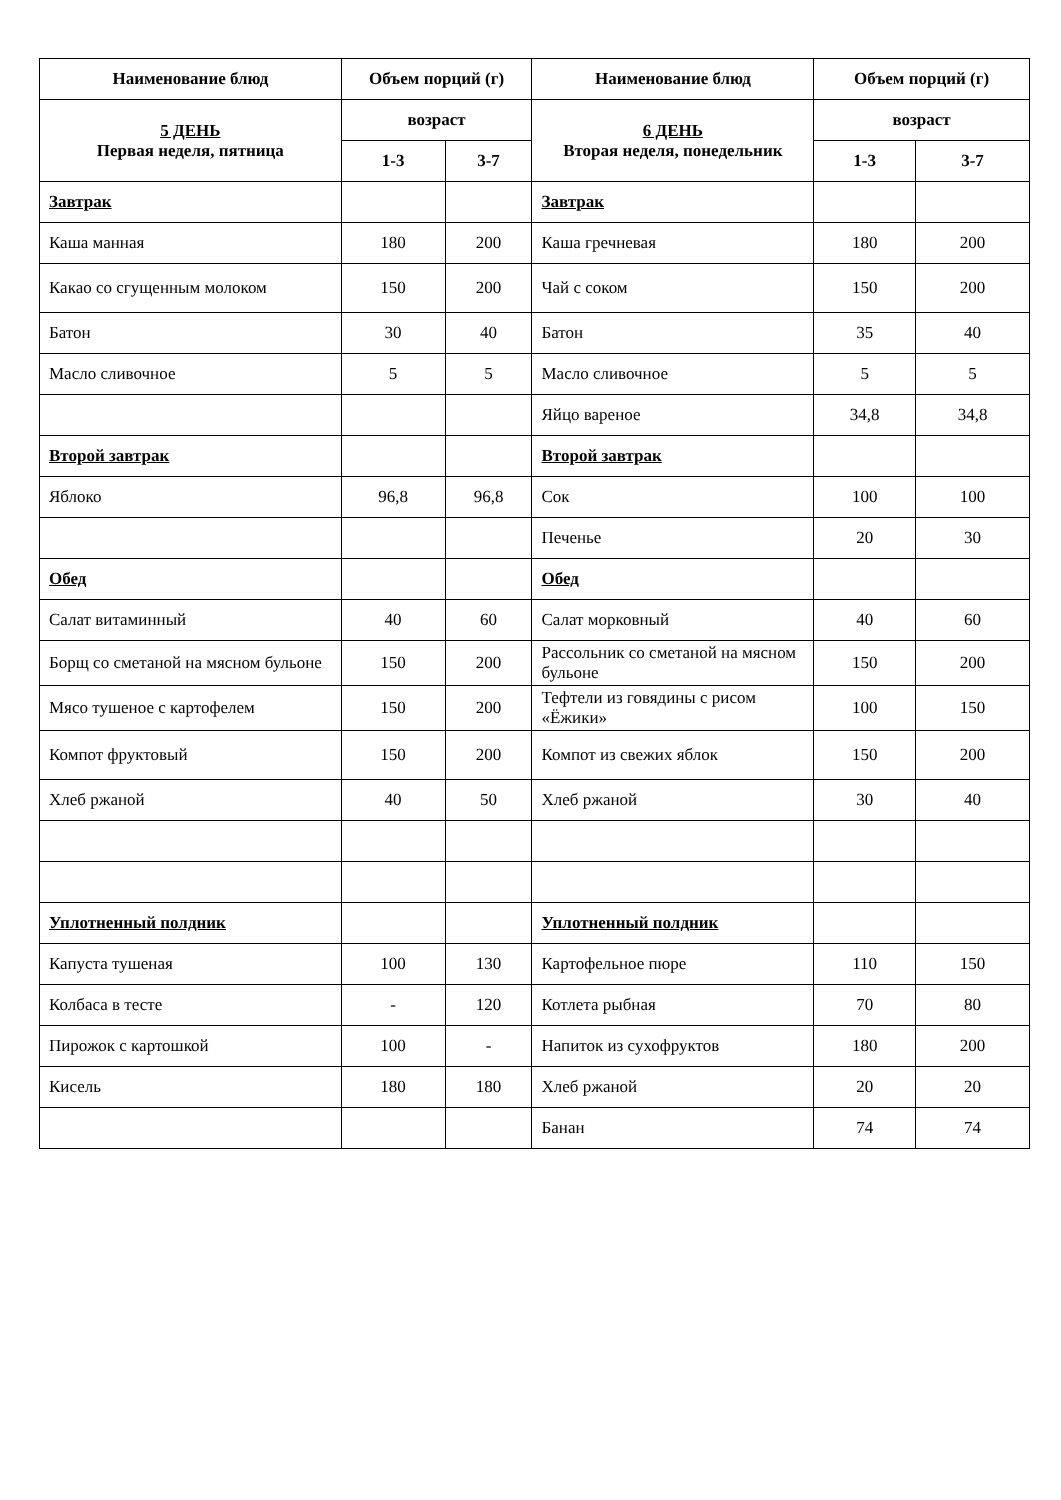| Наименование блюд | Объем порций (г) | | Наименование блюд | Объем порций (г) | |
| --- | --- | --- | --- | --- | --- |
| 5 ДЕНЬ Первая неделя, пятница | возраст | | 6 ДЕНЬ Вторая неделя, понедельник | возраст | |
| | 1-3 | 3-7 | | 1-3 | 3-7 |
| Завтрак | | | Завтрак | | |
| Каша манная | 180 | 200 | Каша гречневая | 180 | 200 |
| Какао со сгущенным молоком | 150 | 200 | Чай с соком | 150 | 200 |
| Батон | 30 | 40 | Батон | 35 | 40 |
| Масло сливочное | 5 | 5 | Масло сливочное | 5 | 5 |
| | | | Яйцо вареное | 34,8 | 34,8 |
| Второй завтрак | | | Второй завтрак | | |
| Яблоко | 96,8 | 96,8 | Сок | 100 | 100 |
| | | | Печенье | 20 | 30 |
| Обед | | | Обед | | |
| Салат витаминный | 40 | 60 | Салат морковный | 40 | 60 |
| Борщ со сметаной на мясном бульоне | 150 | 200 | Рассольник со сметаной на мясном бульоне | 150 | 200 |
| Мясо тушеное с картофелем | 150 | 200 | Тефтели из говядины с рисом «Ёжики» | 100 | 150 |
| Компот фруктовый | 150 | 200 | Компот из свежих яблок | 150 | 200 |
| Хлеб ржаной | 40 | 50 | Хлеб ржаной | 30 | 40 |
| Уплотненный полдник | | | Уплотненный полдник | | |
| Капуста тушеная | 100 | 130 | Картофельное пюре | 110 | 150 |
| Колбаса в тесте | - | 120 | Котлета рыбная | 70 | 80 |
| Пирожок с картошкой | 100 | - | Напиток из сухофруктов | 180 | 200 |
| Кисель | 180 | 180 | Хлеб ржаной | 20 | 20 |
| | | | Банан | 74 | 74 |